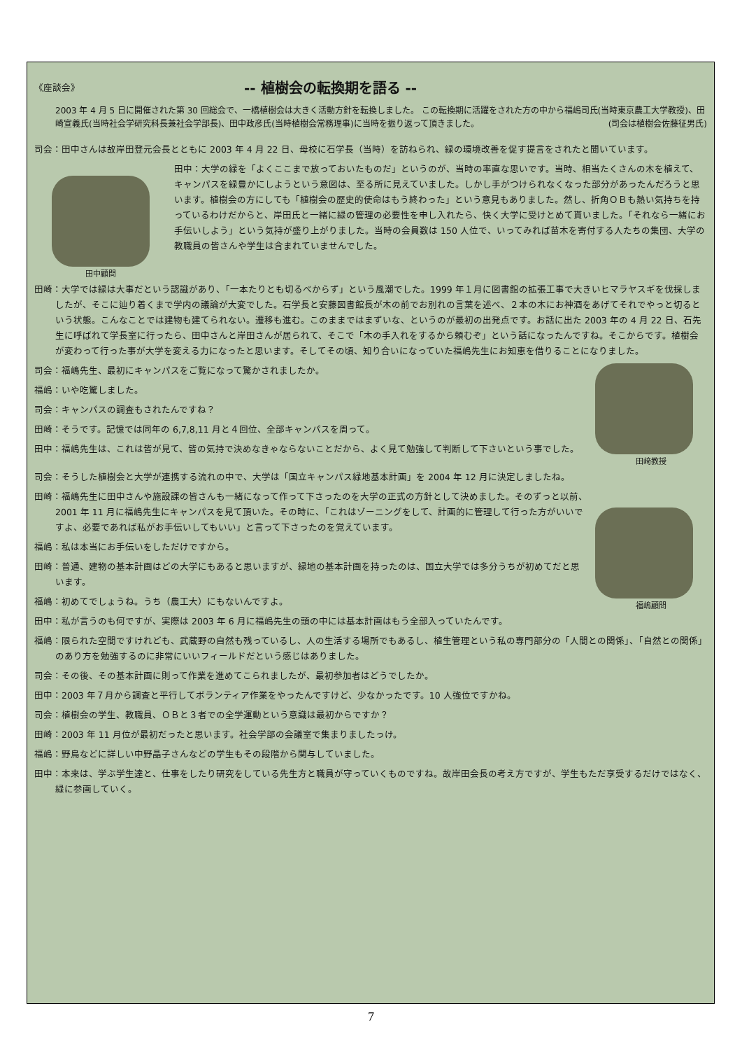《座談会》 -- 植樹会の転換期を語る --
2003 年 4 月 5 日に開催された第 30 回総会で、一橋植樹会は大きく活動方針を転換しました。 この転換期に活躍をされた方の中から福嶋司氏(当時東京農工大学教授)、田崎宣義氏(当時社会学研究科長兼社会学部長)、田中政彦氏(当時植樹会常務理事)に当時を振り返って頂きました。 (司会は植樹会佐藤征男氏)
司会：田中さんは故岸田登元会長とともに 2003 年 4 月 22 日、母校に石学長（当時）を訪ねられ、緑の環境改善を促す提言をされたと聞いています。
田中顧問
田中：大学の緑を「よくここまで放っておいたものだ」というのが、当時の率直な思いです。当時、相当たくさんの木を植えて、キャンパスを緑豊かにしようという意図は、至る所に見えていました。しかし手がつけられなくなった部分があったんだろうと思います。植樹会の方にしても「植樹会の歴史的使命はもう終わった」という意見もありました。然し、折角ＯＢも熱い気持ちを持っているわけだからと、岸田氏と一緒に緑の管理の必要性を申し入れたら、快く大学に受けとめて貰いました。「それなら一緒にお手伝いしよう」という気持が盛り上がりました。当時の会員数は 150 人位で、いってみれば苗木を寄付する人たちの集団、大学の教職員の皆さんや学生は含まれていませんでした。
田崎：大学では緑は大事だという認識があり、「一本たりとも切るべからず」という風潮でした。1999 年１月に図書館の拡張工事で大きいヒマラヤスギを伐採しましたが、そこに辿り着くまで学内の議論が大変でした。石学長と安藤図書館長が木の前でお別れの言葉を述べ、２本の木にお神酒をあげてそれでやっと切るという状態。こんなことでは建物も建てられない。遷移も進む。このままではまずいな、というのが最初の出発点です。お話に出た 2003 年の 4 月 22 日、石先生に呼ばれて学長室に行ったら、田中さんと岸田さんが居られて、そこで「木の手入れをするから頼むぞ」という話になったんですね。そこからです。植樹会が変わって行った事が大学を変える力になったと思います。そしてその頃、知り合いになっていた福嶋先生にお知恵を借りることになりました。
田﨑教授
司会：福嶋先生、最初にキャンパスをご覧になって驚かされましたか。
福嶋：いや吃驚しました。
司会：キャンパスの調査もされたんですね？
田崎：そうです。記憶では同年の 6,7,8,11 月と４回位、全部キャンパスを周って。
田中：福嶋先生は、これは皆が見て、皆の気持で決めなきゃならないことだから、よく見て勉強して判断して下さいという事でした。
司会：そうした植樹会と大学が連携する流れの中で、大学は「国立キャンパス緑地基本計画」を 2004 年 12 月に決定しましたね。
福嶋顧問
田崎：福嶋先生に田中さんや施設課の皆さんも一緒になって作って下さったのを大学の正式の方針として決めました。そのずっと以前、2001 年 11 月に福嶋先生にキャンパスを見て頂いた。その時に、「これはゾーニングをして、計画的に管理して行った方がいいですよ、必要であれば私がお手伝いしてもいい」と言って下さったのを覚えています。
福嶋：私は本当にお手伝いをしただけですから。
田崎：普通、建物の基本計画はどの大学にもあると思いますが、緑地の基本計画を持ったのは、国立大学では多分うちが初めてだと思います。
福嶋：初めてでしょうね。うち（農工大）にもないんですよ。
田中：私が言うのも何ですが、実際は 2003 年 6 月に福嶋先生の頭の中には基本計画はもう全部入っていたんです。
福嶋：限られた空間ですけれども、武蔵野の自然も残っているし、人の生活する場所でもあるし、植生管理という私の専門部分の「人間との関係」、「自然との関係」のあり方を勉強するのに非常にいいフィールドだという感じはありました。
司会：その後、その基本計画に則って作業を進めてこられましたが、最初参加者はどうでしたか。
田中：2003 年７月から調査と平行してボランティア作業をやったんですけど、少なかったです。10 人強位ですかね。
司会：植樹会の学生、教職員、ＯＢと３者での全学運動という意識は最初からですか？
田崎：2003 年 11 月位が最初だったと思います。社会学部の会議室で集まりましたっけ。
福嶋：野鳥などに詳しい中野晶子さんなどの学生もその段階から関与していました。
田中：本来は、学ぶ学生達と、仕事をしたり研究をしている先生方と職員が守っていくものですね。故岸田会長の考え方ですが、学生もただ享受するだけではなく、緑に参画していく。
7